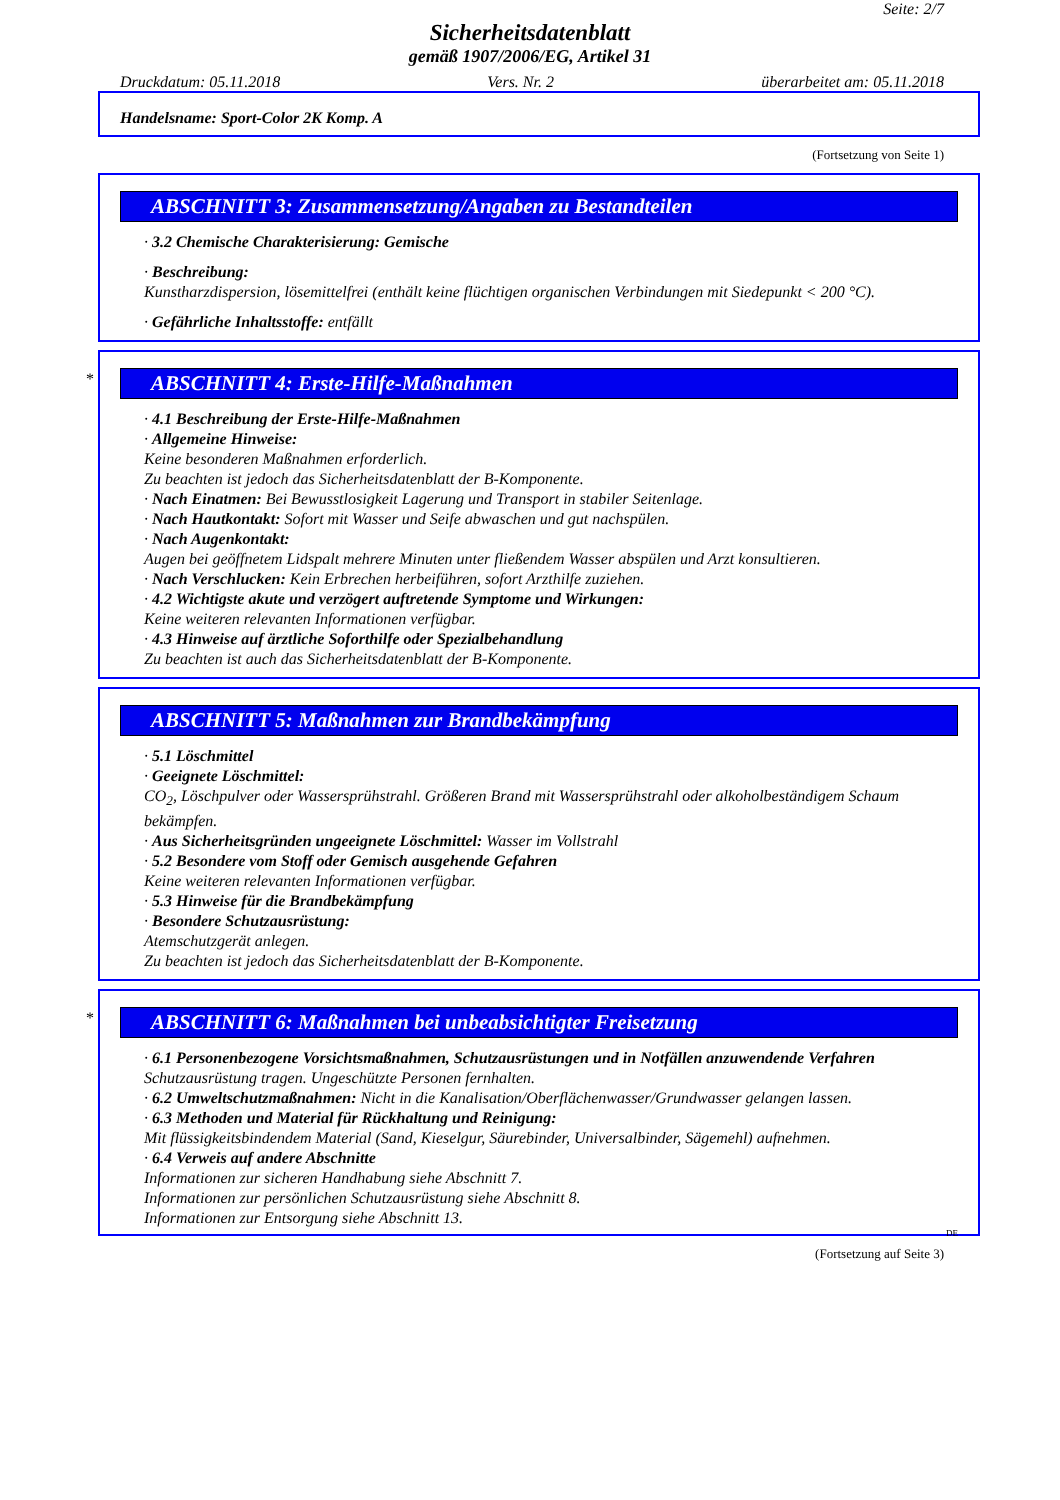Seite: 2/7
Sicherheitsdatenblatt
gemäß 1907/2006/EG, Artikel 31
Druckdatum: 05.11.2018 Vers. Nr. 2 überarbeitet am: 05.11.2018
Handelsname: Sport-Color 2K Komp. A
(Fortsetzung von Seite 1)
ABSCHNITT 3: Zusammensetzung/Angaben zu Bestandteilen
· 3.2 Chemische Charakterisierung: Gemische
· Beschreibung:
Kunstharzdispersion, lösemittelfrei (enthält keine flüchtigen organischen Verbindungen mit Siedepunkt < 200 °C).
· Gefährliche Inhaltsstoffe: entfällt
*
ABSCHNITT 4: Erste-Hilfe-Maßnahmen
· 4.1 Beschreibung der Erste-Hilfe-Maßnahmen
· Allgemeine Hinweise:
Keine besonderen Maßnahmen erforderlich.
Zu beachten ist jedoch das Sicherheitsdatenblatt der B-Komponente.
· Nach Einatmen: Bei Bewusstlosigkeit Lagerung und Transport in stabiler Seitenlage.
· Nach Hautkontakt: Sofort mit Wasser und Seife abwaschen und gut nachspülen.
· Nach Augenkontakt:
Augen bei geöffnetem Lidspalt mehrere Minuten unter fließendem Wasser abspülen und Arzt konsultieren.
· Nach Verschlucken: Kein Erbrechen herbeiführen, sofort Arzthilfe zuziehen.
· 4.2 Wichtigste akute und verzögert auftretende Symptome und Wirkungen:
Keine weiteren relevanten Informationen verfügbar.
· 4.3 Hinweise auf ärztliche Soforthilfe oder Spezialbehandlung
Zu beachten ist auch das Sicherheitsdatenblatt der B-Komponente.
ABSCHNITT 5: Maßnahmen zur Brandbekämpfung
· 5.1 Löschmittel
· Geeignete Löschmittel:
CO<sub>2</sub>, Löschpulver oder Wassersprühstrahl. Größeren Brand mit Wassersprühstrahl oder alkoholbeständigem Schaum bekämpfen.
· Aus Sicherheitsgründen ungeeignete Löschmittel: Wasser im Vollstrahl
· 5.2 Besondere vom Stoff oder Gemisch ausgehende Gefahren
Keine weiteren relevanten Informationen verfügbar.
· 5.3 Hinweise für die Brandbekämpfung
· Besondere Schutzausrüstung:
Atemschutzgerät anlegen.
Zu beachten ist jedoch das Sicherheitsdatenblatt der B-Komponente.
*
ABSCHNITT 6: Maßnahmen bei unbeabsichtigter Freisetzung
· 6.1 Personenbezogene Vorsichtsmaßnahmen, Schutzausrüstungen und in Notfällen anzuwendende Verfahren
Schutzausrüstung tragen. Ungeschützte Personen fernhalten.
· 6.2 Umweltschutzmaßnahmen: Nicht in die Kanalisation/Oberflächenwasser/Grundwasser gelangen lassen.
· 6.3 Methoden und Material für Rückhaltung und Reinigung:
Mit flüssigkeitsbindendem Material (Sand, Kieselgur, Säurebinder, Universalbinder, Sägemehl) aufnehmen.
· 6.4 Verweis auf andere Abschnitte
Informationen zur sicheren Handhabung siehe Abschnitt 7.
Informationen zur persönlichen Schutzausrüstung siehe Abschnitt 8.
Informationen zur Entsorgung siehe Abschnitt 13.
DE
(Fortsetzung auf Seite 3)